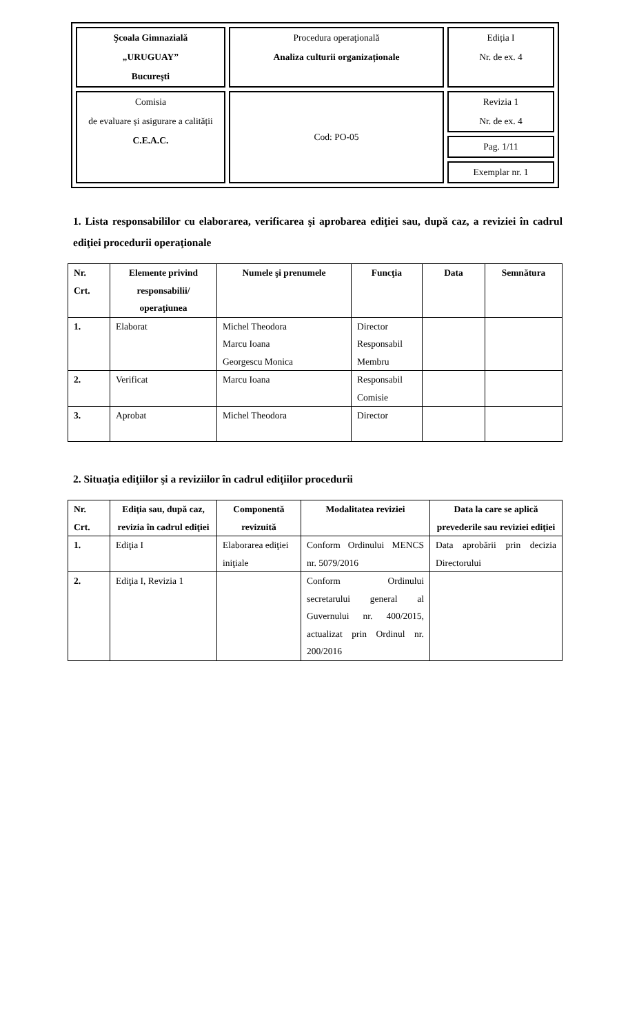| Şcoala Gimnazială „URUGUAY” Bucureşti | Procedura operaţională Analiza culturii organizaționale | Ediția I Nr. de ex. 4 |
| Comisia de evaluare și asigurare a calității C.E.A.C. | Cod: PO-05 | Revizia 1 Nr. de ex. 4 |
| | | Pag. 1/11 |
| | | Exemplar nr. 1 |
1. Lista responsabililor cu elaborarea, verificarea şi aprobarea ediţiei sau, după caz, a reviziei în cadrul ediţiei procedurii operaţionale
| Nr. Crt. | Elemente privind responsabilii/ operaţiunea | Numele şi prenumele | Funcţia | Data | Semnătura |
| --- | --- | --- | --- | --- | --- |
| 1. | Elaborat | Michel Theodora Marcu Ioana Georgescu Monica | Director Responsabil Membru | | |
| 2. | Verificat | Marcu Ioana | Responsabil Comisie | | |
| 3. | Aprobat | Michel Theodora | Director | | |
2. Situaţia ediţiilor şi a reviziilor în cadrul ediţiilor procedurii
| Nr. Crt. | Ediţia sau, după caz, revizia în cadrul ediţiei | Componentă revizuită | Modalitatea reviziei | Data la care se aplică prevederile sau reviziei ediţiei |
| --- | --- | --- | --- | --- |
| 1. | Ediţia I | Elaborarea ediţiei iniţiale | Conform Ordinului MENCS nr. 5079/2016 | Data aprobării prin decizia Directorului |
| 2. | Ediţia I, Revizia 1 | | Conform Ordinului secretarului general al Guvernului nr. 400/2015, actualizat prin Ordinul nr. 200/2016 | |